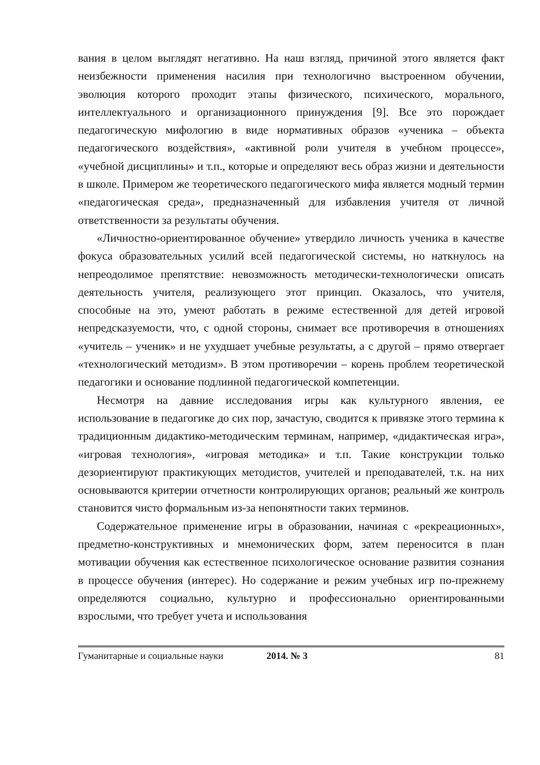вания в целом выглядят негативно. На наш взгляд, причиной этого является факт неизбежности применения насилия при технологично выстроенном обучении, эволюция которого проходит этапы физического, психического, морального, интеллектуального и организационного принуждения [9]. Все это порождает педагогическую мифологию в виде нормативных образов «ученика – объекта педагогического воздействия», «активной роли учителя в учебном процессе», «учебной дисциплины» и т.п., которые и определяют весь образ жизни и деятельности в школе. Примером же теоретического педагогического мифа является модный термин «педагогическая среда», предназначенный для избавления учителя от личной ответственности за результаты обучения.
«Личностно-ориентированное обучение» утвердило личность ученика в качестве фокуса образовательных усилий всей педагогической системы, но наткнулось на непреодолимое препятствие: невозможность методически-технологически описать деятельность учителя, реализующего этот принцип. Оказалось, что учителя, способные на это, умеют работать в режиме естественной для детей игровой непредсказуемости, что, с одной стороны, снимает все противоречия в отношениях «учитель – ученик» и не ухудшает учебные результаты, а с другой – прямо отвергает «технологический методизм». В этом противоречии – корень проблем теоретической педагогики и основание подлинной педагогической компетенции.
Несмотря на давние исследования игры как культурного явления, ее использование в педагогике до сих пор, зачастую, сводится к привязке этого термина к традиционным дидактико-методическим терминам, например, «дидактическая игра», «игровая технология», «игровая методика» и т.п. Такие конструкции только дезориентируют практикующих методистов, учителей и преподавателей, т.к. на них основываются критерии отчетности контролирующих органов; реальный же контроль становится чисто формальным из-за непонятности таких терминов.
Содержательное применение игры в образовании, начиная с «рекреационных», предметно-конструктивных и мнемонических форм, затем переносится в план мотивации обучения как естественное психологическое основание развития сознания в процессе обучения (интерес). Но содержание и режим учебных игр по-прежнему определяются социально, культурно и профессионально ориентированными взрослыми, что требует учета и использования
Гуманитарные и социальные науки 2014. № 3 81